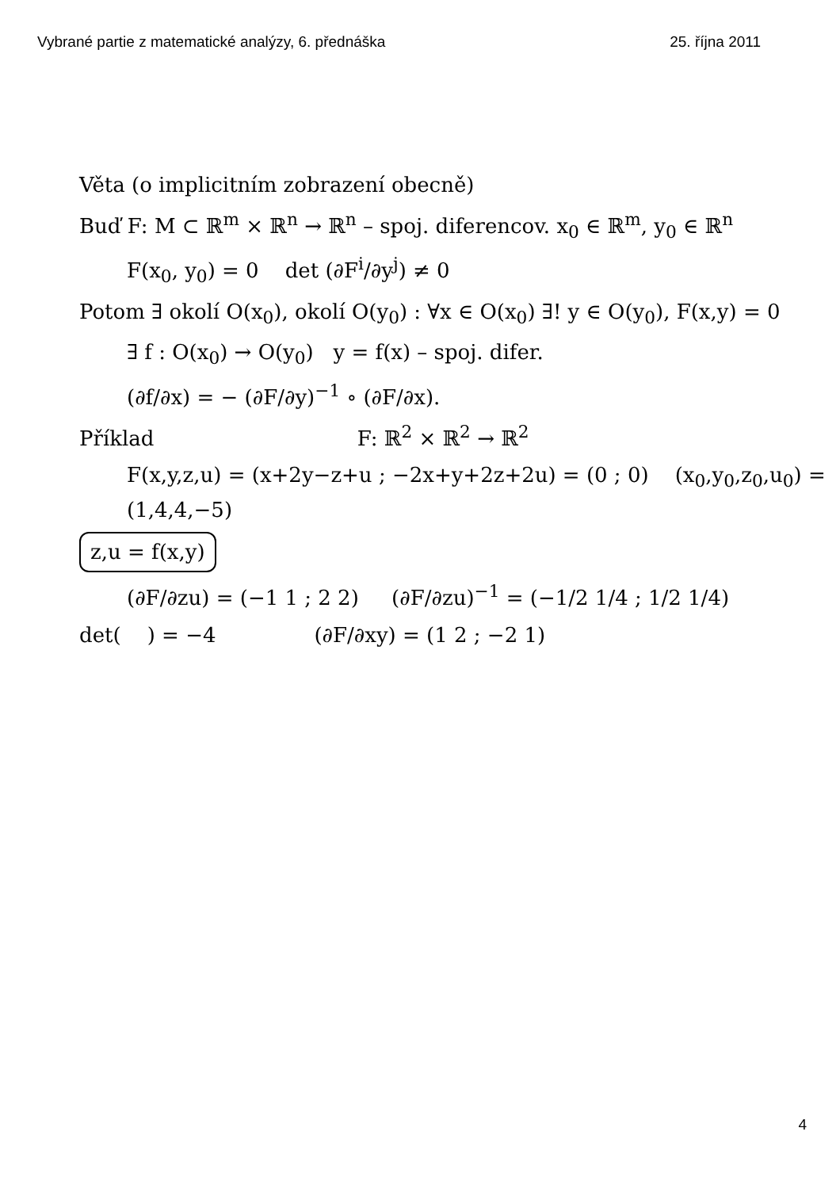Vybrané partie z matematické analýzy, 6. přednáška 25. října 2011
Věta (o implicitním zobrazení obecně)
Buď F: M ⊂ ℝ<sup>m</sup> × ℝ<sup>n</sup> → ℝ<sup>n</sup> – spoj. diferencov. x<sub>0</sub> ∈ ℝ<sup>m</sup>, y<sub>0</sub> ∈ ℝ<sup>n</sup>
F(x<sub>0</sub>, y<sub>0</sub>) = 0 det (∂F<sup>i</sup>/∂y<sup>j</sup>) ≠ 0
Potom ∃ okolí O(x<sub>0</sub>), okolí O(y<sub>0</sub>) : ∀x ∈ O(x<sub>0</sub>) ∃! y ∈ O(y<sub>0</sub>), F(x,y) = 0
∃ f : O(x<sub>0</sub>) → O(y<sub>0</sub>) y = f(x) – spoj. difer.
(∂f/∂x) = − (∂F/∂y)<sup>−1</sup> ∘ (∂F/∂x).
Příklad F: ℝ<sup>2</sup> × ℝ<sup>2</sup> → ℝ<sup>2</sup>
F(x,y,z,u) = (x+2y−z+u ; −2x+y+2z+2u) = (0 ; 0) (x<sub>0</sub>,y<sub>0</sub>,z<sub>0</sub>,u<sub>0</sub>) = (1,4,4,−5)
z,u = f(x,y)
(∂F/∂zu) = (−1 1 ; 2 2) (∂F/∂zu)<sup>−1</sup> = (−1/2 1/4 ; 1/2 1/4)
det( ) = −4 (∂F/∂xy) = (1 2 ; −2 1)
4